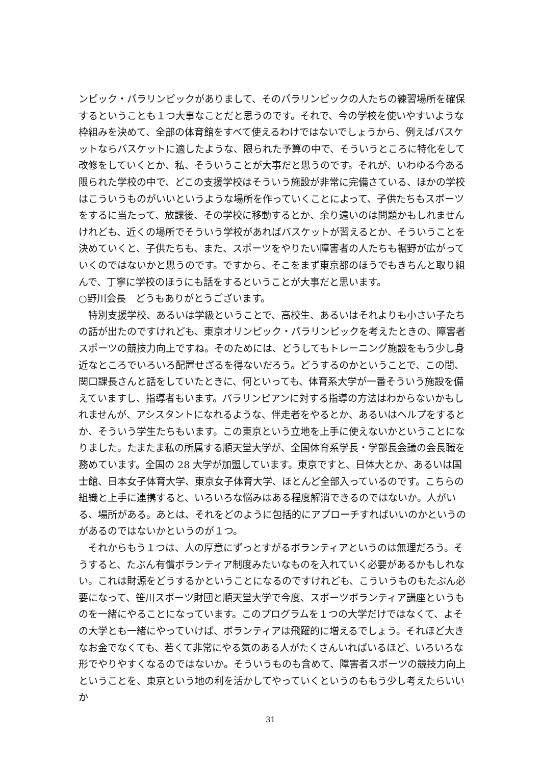ンピック・パラリンピックがありまして、そのパラリンピックの人たちの練習場所を確保するということも１つ大事なことだと思うのです。それで、今の学校を使いやすいような枠組みを決めて、全部の体育館をすべて使えるわけではないでしょうから、例えばバスケットならバスケットに適したような、限られた予算の中で、そういうところに特化をして改修をしていくとか、私、そういうことが大事だと思うのです。それが、いわゆる今ある限られた学校の中で、どこの支援学校はそういう施設が非常に完備さている、ほかの学校はこういうものがいいというような場所を作っていくことによって、子供たちもスポーツをするに当たって、放課後、その学校に移動するとか、余り遠いのは問題かもしれませんけれども、近くの場所でそういう学校があればバスケットが習えるとか、そういうことを決めていくと、子供たちも、また、スポーツをやりたい障害者の人たちも裾野が広がっていくのではないかと思うのです。ですから、そこをまず東京都のほうでもきちんと取り組んで、丁寧に学校のほうにも話をするということが大事だと思います。
○野川会長　どうもありがとうございます。
　特別支援学校、あるいは学級ということで、高校生、あるいはそれよりも小さい子たちの話が出たのですけれども、東京オリンピック・パラリンピックを考えたときの、障害者スポーツの競技力向上ですね。そのためには、どうしてもトレーニング施設をもう少し身近なところでいろいろ配置せざるを得ないだろう。どうするのかということで、この間、関口課長さんと話をしていたときに、何といっても、体育系大学が一番そういう施設を備えていますし、指導者もいます。パラリンピアンに対する指導の方法はわからないかもしれませんが、アシスタントになれるような、伴走者をやるとか、あるいはヘルプをするとか、そういう学生たちもいます。この東京という立地を上手に使えないかということになりました。たまたま私の所属する順天堂大学が、全国体育系学長・学部長会議の会長職を務めています。全国の 28 大学が加盟しています。東京ですと、日体大とか、あるいは国士館、日本女子体育大学、東京女子体育大学、ほとんど全部入っているのです。こちらの組織と上手に連携すると、いろいろな悩みはある程度解消できるのではないか。人がいる、場所がある。あとは、それをどのように包括的にアプローチすればいいのかというのがあるのではないかというのが１つ。
　それからもう１つは、人の厚意にずっとすがるボランティアというのは無理だろう。そうすると、たぶん有償ボランティア制度みたいなものを入れていく必要があるかもしれない。これは財源をどうするかということになるのですけれども、こういうものもたぶん必要になって、笹川スポーツ財団と順天堂大学で今度、スポーツボランティア講座というものを一緒にやることになっています。このプログラムを１つの大学だけではなくて、よその大学とも一緒にやっていけば、ボランティアは飛躍的に増えるでしょう。それほど大きなお金でなくても、若くて非常にやる気のある人がたくさんいればいるほど、いろいろな形でやりやすくなるのではないか。そういうものも含めて、障害者スポーツの競技力向上ということを、東京という地の利を活かしてやっていくというのももう少し考えたらいいか
31